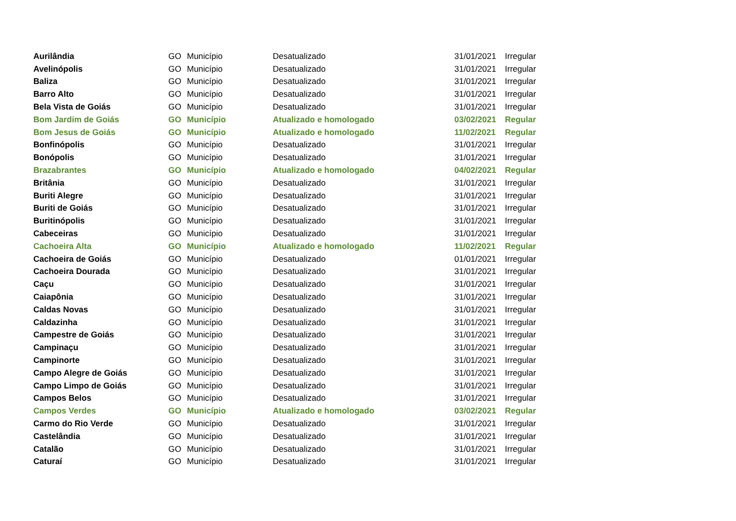| Aurilândia | GO | Município | Desatualizado | 31/01/2021 | Irregular |
| Avelinópolis | GO | Município | Desatualizado | 31/01/2021 | Irregular |
| Baliza | GO | Município | Desatualizado | 31/01/2021 | Irregular |
| Barro Alto | GO | Município | Desatualizado | 31/01/2021 | Irregular |
| Bela Vista de Goiás | GO | Município | Desatualizado | 31/01/2021 | Irregular |
| Bom Jardim de Goiás | GO | Município | Atualizado e homologado | 03/02/2021 | Regular |
| Bom Jesus de Goiás | GO | Município | Atualizado e homologado | 11/02/2021 | Regular |
| Bonfinópolis | GO | Município | Desatualizado | 31/01/2021 | Irregular |
| Bonópolis | GO | Município | Desatualizado | 31/01/2021 | Irregular |
| Brazabrantes | GO | Município | Atualizado e homologado | 04/02/2021 | Regular |
| Britânia | GO | Município | Desatualizado | 31/01/2021 | Irregular |
| Buriti Alegre | GO | Município | Desatualizado | 31/01/2021 | Irregular |
| Buriti de Goiás | GO | Município | Desatualizado | 31/01/2021 | Irregular |
| Buritinópolis | GO | Município | Desatualizado | 31/01/2021 | Irregular |
| Cabeceiras | GO | Município | Desatualizado | 31/01/2021 | Irregular |
| Cachoeira Alta | GO | Município | Atualizado e homologado | 11/02/2021 | Regular |
| Cachoeira de Goiás | GO | Município | Desatualizado | 01/01/2021 | Irregular |
| Cachoeira Dourada | GO | Município | Desatualizado | 31/01/2021 | Irregular |
| Caçu | GO | Município | Desatualizado | 31/01/2021 | Irregular |
| Caiapônia | GO | Município | Desatualizado | 31/01/2021 | Irregular |
| Caldas Novas | GO | Município | Desatualizado | 31/01/2021 | Irregular |
| Caldazinha | GO | Município | Desatualizado | 31/01/2021 | Irregular |
| Campestre de Goiás | GO | Município | Desatualizado | 31/01/2021 | Irregular |
| Campinaçu | GO | Município | Desatualizado | 31/01/2021 | Irregular |
| Campinorte | GO | Município | Desatualizado | 31/01/2021 | Irregular |
| Campo Alegre de Goiás | GO | Município | Desatualizado | 31/01/2021 | Irregular |
| Campo Limpo de Goiás | GO | Município | Desatualizado | 31/01/2021 | Irregular |
| Campos Belos | GO | Município | Desatualizado | 31/01/2021 | Irregular |
| Campos Verdes | GO | Município | Atualizado e homologado | 03/02/2021 | Regular |
| Carmo do Rio Verde | GO | Município | Desatualizado | 31/01/2021 | Irregular |
| Castelândia | GO | Município | Desatualizado | 31/01/2021 | Irregular |
| Catalão | GO | Município | Desatualizado | 31/01/2021 | Irregular |
| Caturaí | GO | Município | Desatualizado | 31/01/2021 | Irregular |